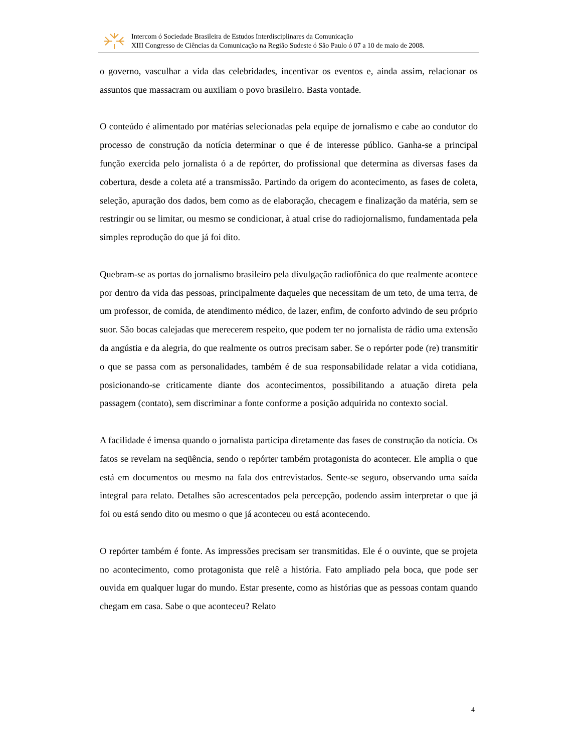Intercom ó Sociedade Brasileira de Estudos Interdisciplinares da Comunicação
XIII Congresso de Ciências da Comunicação na Região Sudeste ó São Paulo ó 07 a 10 de maio de 2008.
o governo, vasculhar a vida das celebridades, incentivar os eventos e, ainda assim, relacionar os assuntos que massacram ou auxiliam o povo brasileiro. Basta vontade.
O conteúdo é alimentado por matérias selecionadas pela equipe de jornalismo e cabe ao condutor do processo de construção da notícia determinar o que é de interesse público. Ganha-se a principal função exercida pelo jornalista ó a de repórter, do profissional que determina as diversas fases da cobertura, desde a coleta até a transmissão. Partindo da origem do acontecimento, as fases de coleta, seleção, apuração dos dados, bem como as de elaboração, checagem e finalização da matéria, sem se restringir ou se limitar, ou mesmo se condicionar, à atual crise do radiojornalismo, fundamentada pela simples reprodução do que já foi dito.
Quebram-se as portas do jornalismo brasileiro pela divulgação radiofônica do que realmente acontece por dentro da vida das pessoas, principalmente daqueles que necessitam de um teto, de uma terra, de um professor, de comida, de atendimento médico, de lazer, enfim, de conforto advindo de seu próprio suor. São bocas calejadas que merecerem respeito, que podem ter no jornalista de rádio uma extensão da angústia e da alegria, do que realmente os outros precisam saber. Se o repórter pode (re) transmitir o que se passa com as personalidades, também é de sua responsabilidade relatar a vida cotidiana, posicionando-se criticamente diante dos acontecimentos, possibilitando a atuação direta pela passagem (contato), sem discriminar a fonte conforme a posição adquirida no contexto social.
A facilidade é imensa quando o jornalista participa diretamente das fases de construção da notícia. Os fatos se revelam na seqüência, sendo o repórter também protagonista do acontecer. Ele amplia o que está em documentos ou mesmo na fala dos entrevistados. Sente-se seguro, observando uma saída integral para relato. Detalhes são acrescentados pela percepção, podendo assim interpretar o que já foi ou está sendo dito ou mesmo o que já aconteceu ou está acontecendo.
O repórter também é fonte. As impressões precisam ser transmitidas. Ele é o ouvinte, que se projeta no acontecimento, como protagonista que relê a história. Fato ampliado pela boca, que pode ser ouvida em qualquer lugar do mundo. Estar presente, como as histórias que as pessoas contam quando chegam em casa. Sabe o que aconteceu? Relato
4